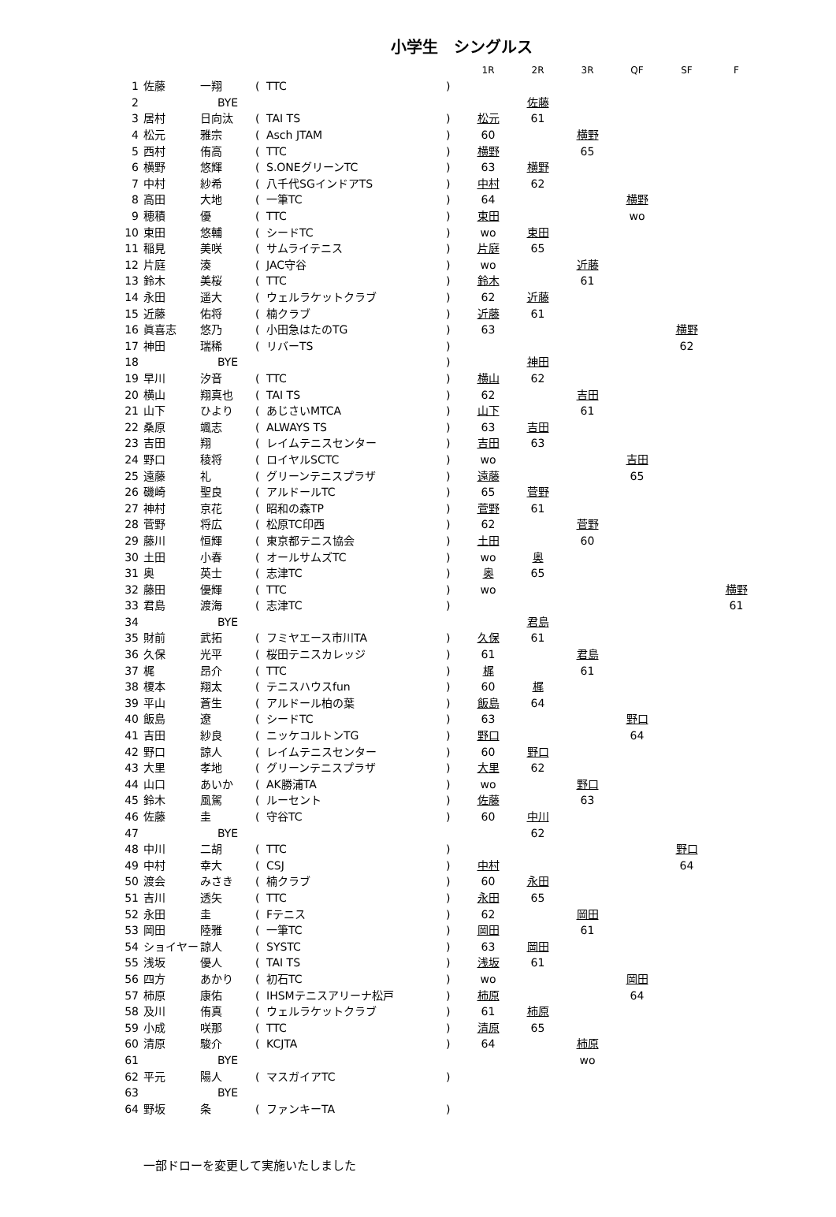小学生　シングルス
| | | | | | | 1R | 2R | 3R | QF | SF | F |
| --- | --- | --- | --- | --- | --- | --- | --- | --- | --- | --- | --- |
| 1 | 佐藤 | 一翔 | ( | TTC | ) | | | | | | |
| 2 | | BYE | | | | | 佐藤 | | | | |
| 3 | 居村 | 日向汰 | ( | TAI TS | ) | 松元 | 61 | | | | |
| 4 | 松元 | 雅宗 | ( | Asch JTAM | ) | 60 | | 横野 | | | |
| 5 | 西村 | 侑高 | ( | TTC | ) | 横野 | | 65 | | | |
| 6 | 横野 | 悠輝 | ( | S.ONEグリーンTC | ) | 63 | 横野 | | | | |
| 7 | 中村 | 紗希 | ( | 八千代SGインドアTS | ) | 中村 | 62 | | | | |
| 8 | 高田 | 大地 | ( | 一筆TC | ) | 64 | | | 横野 | | |
| 9 | 穂積 | 優 | ( | TTC | ) | 束田 | | | wo | | |
| 10 | 束田 | 悠輔 | ( | シードTC | ) | wo | 束田 | | | | |
| 11 | 稲見 | 美咲 | ( | サムライテニス | ) | 片庭 | 65 | | | | |
| 12 | 片庭 | 湊 | ( | JAC守谷 | ) | wo | | 近藤 | | | |
| 13 | 鈴木 | 美桜 | ( | TTC | ) | 鈴木 | | 61 | | | |
| 14 | 永田 | 遥大 | ( | ウェルラケットクラブ | ) | 62 | 近藤 | | | | |
| 15 | 近藤 | 佑将 | ( | 楠クラブ | ) | 近藤 | 61 | | | | |
| 16 | 眞喜志 | 悠乃 | ( | 小田急はたのTG | ) | 63 | | | | 横野 | |
| 17 | 神田 | 瑞稀 | ( | リバーTS | ) | | | | | 62 | |
| 18 | | BYE | | | ) | | 神田 | | | | |
| 19 | 早川 | 汐音 | ( | TTC | ) | 横山 | 62 | | | | |
| 20 | 横山 | 翔真也 | ( | TAI TS | ) | 62 | | 吉田 | | | |
| 21 | 山下 | ひより | ( | あじさいMTCA | ) | 山下 | | 61 | | | |
| 22 | 桑原 | 颯志 | ( | ALWAYS TS | ) | 63 | 吉田 | | | | |
| 23 | 吉田 | 翔 | ( | レイムテニスセンター | ) | 吉田 | 63 | | | | |
| 24 | 野口 | 稜将 | ( | ロイヤルSCTC | ) | wo | | | 吉田 | | |
| 25 | 遠藤 | 礼 | ( | グリーンテニスプラザ | ) | 遠藤 | | | 65 | | |
| 26 | 磯崎 | 聖良 | ( | アルドールTC | ) | 65 | 菅野 | | | | |
| 27 | 神村 | 京花 | ( | 昭和の森TP | ) | 菅野 | 61 | | | | |
| 28 | 菅野 | 将広 | ( | 松原TC印西 | ) | 62 | | 菅野 | | | |
| 29 | 藤川 | 恒輝 | ( | 東京都テニス協会 | ) | 土田 | | 60 | | | |
| 30 | 土田 | 小春 | ( | オールサムズTC | ) | wo | 奥 | | | | |
| 31 | 奥 | 英士 | ( | 志津TC | ) | 奥 | 65 | | | | |
| 32 | 藤田 | 優輝 | ( | TTC | ) | wo | | | | | 横野 |
| 33 | 君島 | 渡海 | ( | 志津TC | ) | | | | | | 61 |
| 34 | | BYE | | | | | 君島 | | | | |
| 35 | 財前 | 武拓 | ( | フミヤエース市川TA | ) | 久保 | 61 | | | | |
| 36 | 久保 | 光平 | ( | 桜田テニスカレッジ | ) | 61 | | 君島 | | | |
| 37 | 梶 | 昂介 | ( | TTC | ) | 梶 | | 61 | | | |
| 38 | 榎本 | 翔太 | ( | テニスハウスfun | ) | 60 | 梶 | | | | |
| 39 | 平山 | 蒼生 | ( | アルドール柏の葉 | ) | 飯島 | 64 | | | | |
| 40 | 飯島 | 遼 | ( | シードTC | ) | 63 | | | 野口 | | |
| 41 | 吉田 | 紗良 | ( | ニッケコルトンTG | ) | 野口 | | | 64 | | |
| 42 | 野口 | 諒人 | ( | レイムテニスセンター | ) | 60 | 野口 | | | | |
| 43 | 大里 | 孝地 | ( | グリーンテニスプラザ | ) | 大里 | 62 | | | | |
| 44 | 山口 | あいか | ( | AK勝浦TA | ) | wo | | 野口 | | | |
| 45 | 鈴木 | 風駕 | ( | ルーセント | ) | 佐藤 | | 63 | | | |
| 46 | 佐藤 | 圭 | ( | 守谷TC | ) | 60 | 中川 | | | | |
| 47 | | BYE | | | | | 62 | | | | |
| 48 | 中川 | 二胡 | ( | TTC | ) | | | | | 野口 | |
| 49 | 中村 | 幸大 | ( | CSJ | ) | 中村 | | | | 64 | |
| 50 | 渡会 | みさき | ( | 楠クラブ | ) | 60 | 永田 | | | | |
| 51 | 吉川 | 透矢 | ( | TTC | ) | 永田 | 65 | | | | |
| 52 | 永田 | 圭 | ( | Fテニス | ) | 62 | | 岡田 | | | |
| 53 | 岡田 | 陸雅 | ( | 一筆TC | ) | 岡田 | | 61 | | | |
| 54 | ショイヤー | 諒人 | ( | SYSTC | ) | 63 | 岡田 | | | | |
| 55 | 浅坂 | 優人 | ( | TAI TS | ) | 浅坂 | 61 | | | | |
| 56 | 四方 | あかり | ( | 初石TC | ) | wo | | | 岡田 | | |
| 57 | 柿原 | 康佑 | ( | IHSMテニスアリーナ松戸 | ) | 柿原 | | | 64 | | |
| 58 | 及川 | 侑真 | ( | ウェルラケットクラブ | ) | 61 | 柿原 | | | | |
| 59 | 小成 | 咲那 | ( | TTC | ) | 清原 | 65 | | | | |
| 60 | 清原 | 駿介 | ( | KCJTA | ) | 64 | | 柿原 | | | |
| 61 | | BYE | | | | | | wo | | | |
| 62 | 平元 | 陽人 | ( | マスガイアTC | ) | | | | | | |
| 63 | | BYE | | | | | | | | | |
| 64 | 野坂 | 条 | ( | ファンキーTA | ) | | | | | | |
一部ドローを変更して実施いたしました